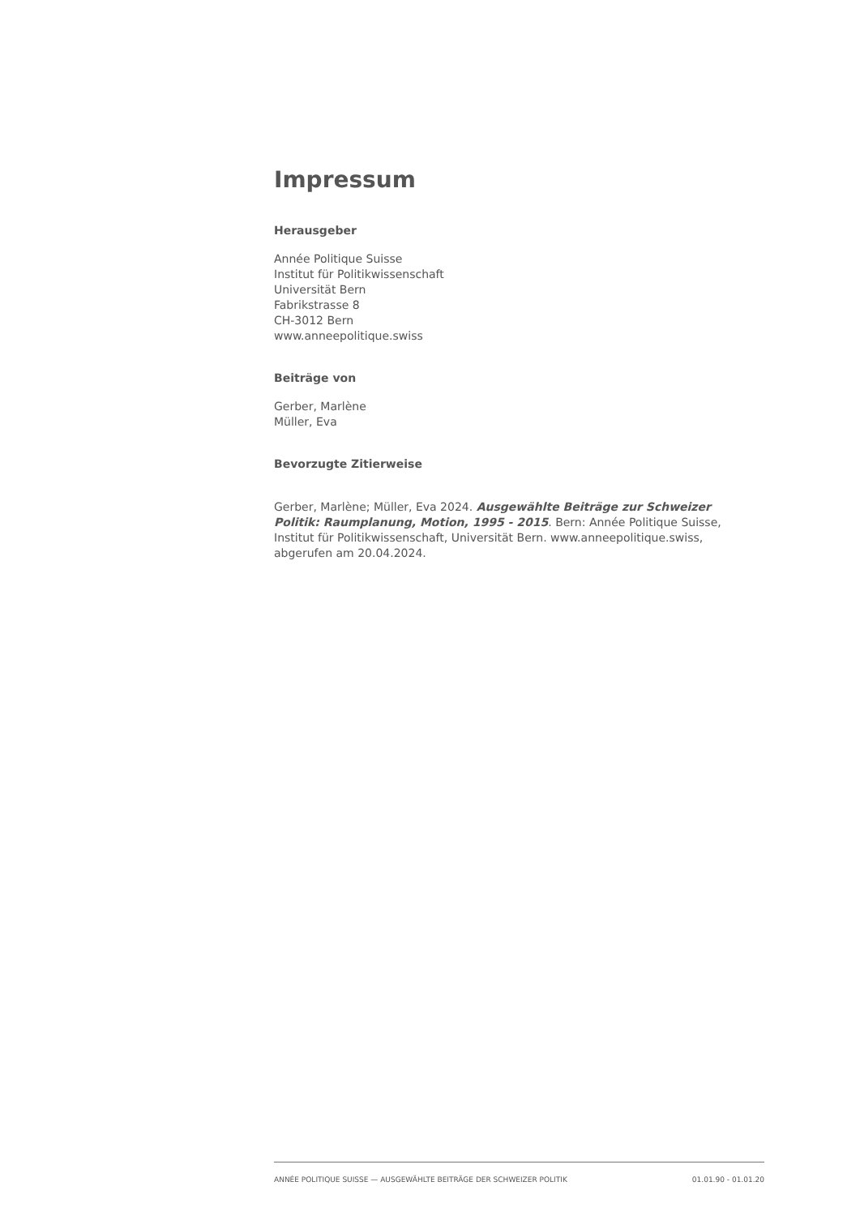Impressum
Herausgeber
Année Politique Suisse
Institut für Politikwissenschaft
Universität Bern
Fabrikstrasse 8
CH-3012 Bern
www.anneepolitique.swiss
Beiträge von
Gerber, Marlène
Müller, Eva
Bevorzugte Zitierweise
Gerber, Marlène; Müller, Eva 2024. Ausgewählte Beiträge zur Schweizer Politik: Raumplanung, Motion, 1995 - 2015. Bern: Année Politique Suisse, Institut für Politikwissenschaft, Universität Bern. www.anneepolitique.swiss, abgerufen am 20.04.2024.
ANNÉE POLITIQUE SUISSE — AUSGEWÄHLTE BEITRÄGE DER SCHWEIZER POLITIK 01.01.90 - 01.01.20